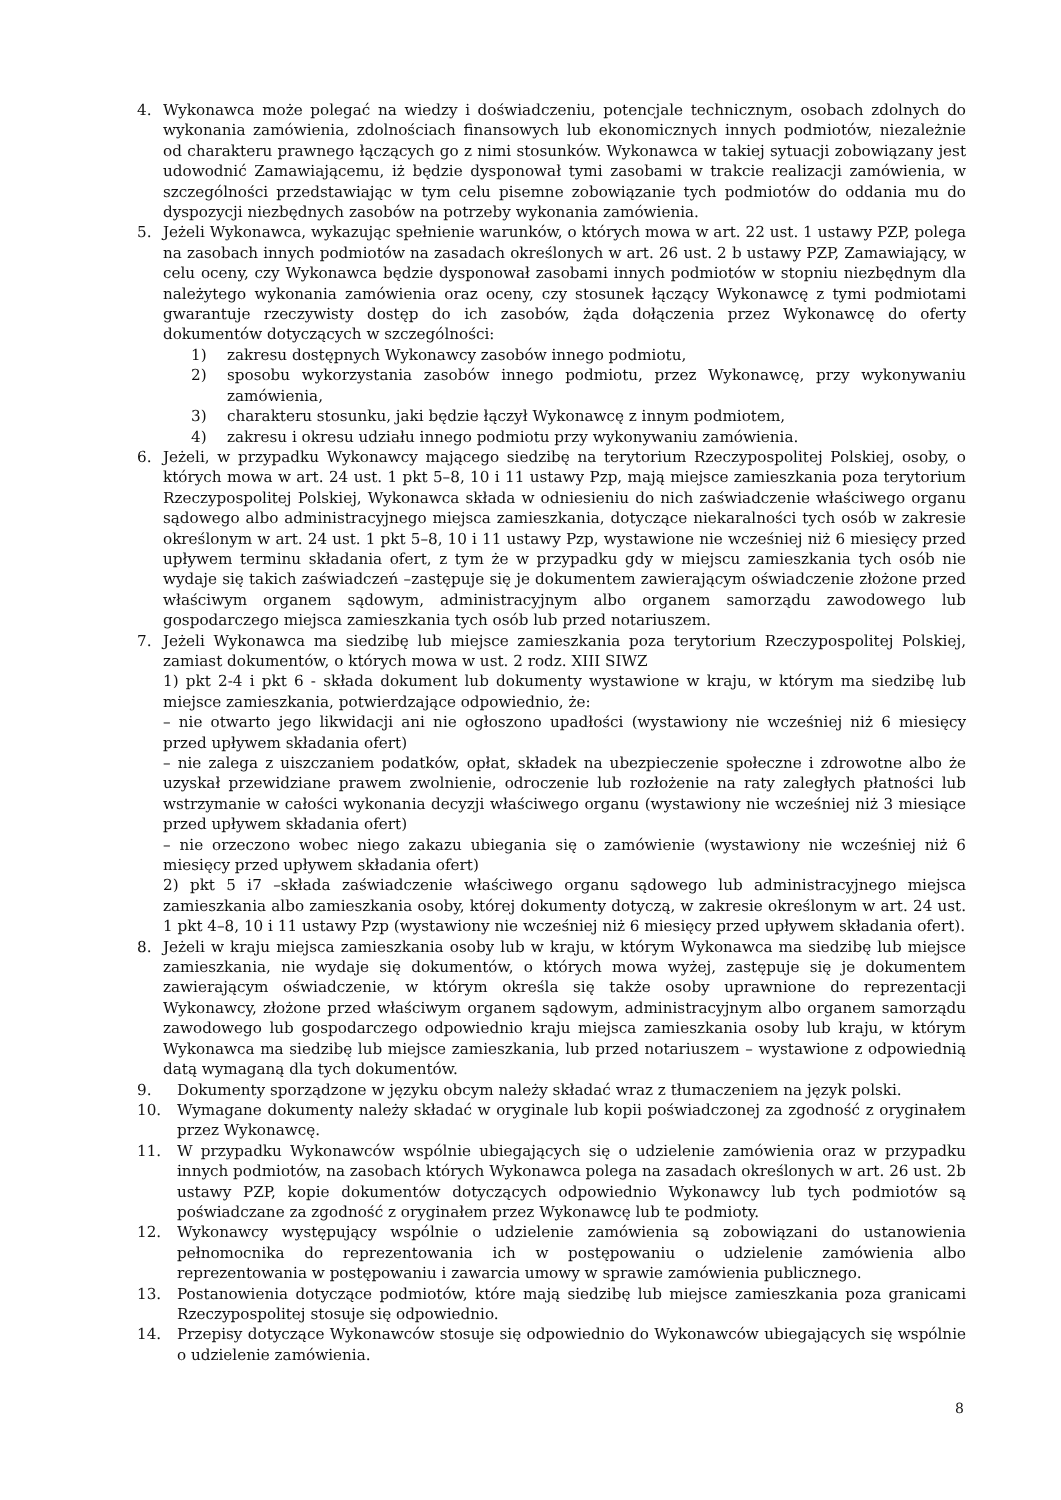4. Wykonawca może polegać na wiedzy i doświadczeniu, potencjale technicznym, osobach zdolnych do wykonania zamówienia, zdolnościach finansowych lub ekonomicznych innych podmiotów, niezależnie od charakteru prawnego łączących go z nimi stosunków. Wykonawca w takiej sytuacji zobowiązany jest udowodnić Zamawiającemu, iż będzie dysponował tymi zasobami w trakcie realizacji zamówienia, w szczególności przedstawiając w tym celu pisemne zobowiązanie tych podmiotów do oddania mu do dyspozycji niezbędnych zasobów na potrzeby wykonania zamówienia.
5. Jeżeli Wykonawca, wykazując spełnienie warunków, o których mowa w art. 22 ust. 1 ustawy PZP, polega na zasobach innych podmiotów na zasadach określonych w art. 26 ust. 2 b ustawy PZP, Zamawiający, w celu oceny, czy Wykonawca będzie dysponował zasobami innych podmiotów w stopniu niezbędnym dla należytego wykonania zamówienia oraz oceny, czy stosunek łączący Wykonawcę z tymi podmiotami gwarantuje rzeczywisty dostęp do ich zasobów, żąda dołączenia przez Wykonawcę do oferty dokumentów dotyczących w szczególności:
1) zakresu dostępnych Wykonawcy zasobów innego podmiotu,
2) sposobu wykorzystania zasobów innego podmiotu, przez Wykonawcę, przy wykonywaniu zamówienia,
3) charakteru stosunku, jaki będzie łączył Wykonawcę z innym podmiotem,
4) zakresu i okresu udziału innego podmiotu przy wykonywaniu zamówienia.
6. Jeżeli, w przypadku Wykonawcy mającego siedzibę na terytorium Rzeczypospolitej Polskiej, osoby, o których mowa w art. 24 ust. 1 pkt 5–8, 10 i 11 ustawy Pzp, mają miejsce zamieszkania poza terytorium Rzeczypospolitej Polskiej, Wykonawca składa w odniesieniu do nich zaświadczenie właściwego organu sądowego albo administracyjnego miejsca zamieszkania, dotyczące niekaralności tych osób w zakresie określonym w art. 24 ust. 1 pkt 5–8, 10 i 11 ustawy Pzp, wystawione nie wcześniej niż 6 miesięcy przed upływem terminu składania ofert, z tym że w przypadku gdy w miejscu zamieszkania tych osób nie wydaje się takich zaświadczeń –zastępuje się je dokumentem zawierającym oświadczenie złożone przed właściwym organem sądowym, administracyjnym albo organem samorządu zawodowego lub gospodarczego miejsca zamieszkania tych osób lub przed notariuszem.
7. Jeżeli Wykonawca ma siedzibę lub miejsce zamieszkania poza terytorium Rzeczypospolitej Polskiej, zamiast dokumentów, o których mowa w ust. 2 rodz. XIII SIWZ
1) pkt 2-4 i pkt 6 - składa dokument lub dokumenty wystawione w kraju, w którym ma siedzibę lub miejsce zamieszkania, potwierdzające odpowiednio, że:
– nie otwarto jego likwidacji ani nie ogłoszono upadłości (wystawiony nie wcześniej niż 6 miesięcy przed upływem składania ofert)
– nie zalega z uiszczaniem podatków, opłat, składek na ubezpieczenie społeczne i zdrowotne albo że uzyskał przewidziane prawem zwolnienie, odroczenie lub rozłożenie na raty zaległych płatności lub wstrzymanie w całości wykonania decyzji właściwego organu (wystawiony nie wcześniej niż 3 miesiące przed upływem składania ofert)
– nie orzeczono wobec niego zakazu ubiegania się o zamówienie (wystawiony nie wcześniej niż 6 miesięcy przed upływem składania ofert)
2) pkt 5 i7 –składa zaświadczenie właściwego organu sądowego lub administracyjnego miejsca zamieszkania albo zamieszkania osoby, której dokumenty dotyczą, w zakresie określonym w art. 24 ust. 1 pkt 4–8, 10 i 11 ustawy Pzp (wystawiony nie wcześniej niż 6 miesięcy przed upływem składania ofert).
8. Jeżeli w kraju miejsca zamieszkania osoby lub w kraju, w którym Wykonawca ma siedzibę lub miejsce zamieszkania, nie wydaje się dokumentów, o których mowa wyżej, zastępuje się je dokumentem zawierającym oświadczenie, w którym określa się także osoby uprawnione do reprezentacji Wykonawcy, złożone przed właściwym organem sądowym, administracyjnym albo organem samorządu zawodowego lub gospodarczego odpowiednio kraju miejsca zamieszkania osoby lub kraju, w którym Wykonawca ma siedzibę lub miejsce zamieszkania, lub przed notariuszem – wystawione z odpowiednią datą wymaganą dla tych dokumentów.
9. Dokumenty sporządzone w języku obcym należy składać wraz z tłumaczeniem na język polski.
10. Wymagane dokumenty należy składać w oryginale lub kopii poświadczonej za zgodność z oryginałem przez Wykonawcę.
11. W przypadku Wykonawców wspólnie ubiegających się o udzielenie zamówienia oraz w przypadku innych podmiotów, na zasobach których Wykonawca polega na zasadach określonych w art. 26 ust. 2b ustawy PZP, kopie dokumentów dotyczących odpowiednio Wykonawcy lub tych podmiotów są poświadczane za zgodność z oryginałem przez Wykonawcę lub te podmioty.
12. Wykonawcy występujący wspólnie o udzielenie zamówienia są zobowiązani do ustanowienia pełnomocnika do reprezentowania ich w postępowaniu o udzielenie zamówienia albo reprezentowania w postępowaniu i zawarcia umowy w sprawie zamówienia publicznego.
13. Postanowienia dotyczące podmiotów, które mają siedzibę lub miejsce zamieszkania poza granicami Rzeczypospolitej stosuje się odpowiednio.
14. Przepisy dotyczące Wykonawców stosuje się odpowiednio do Wykonawców ubiegających się wspólnie o udzielenie zamówienia.
8